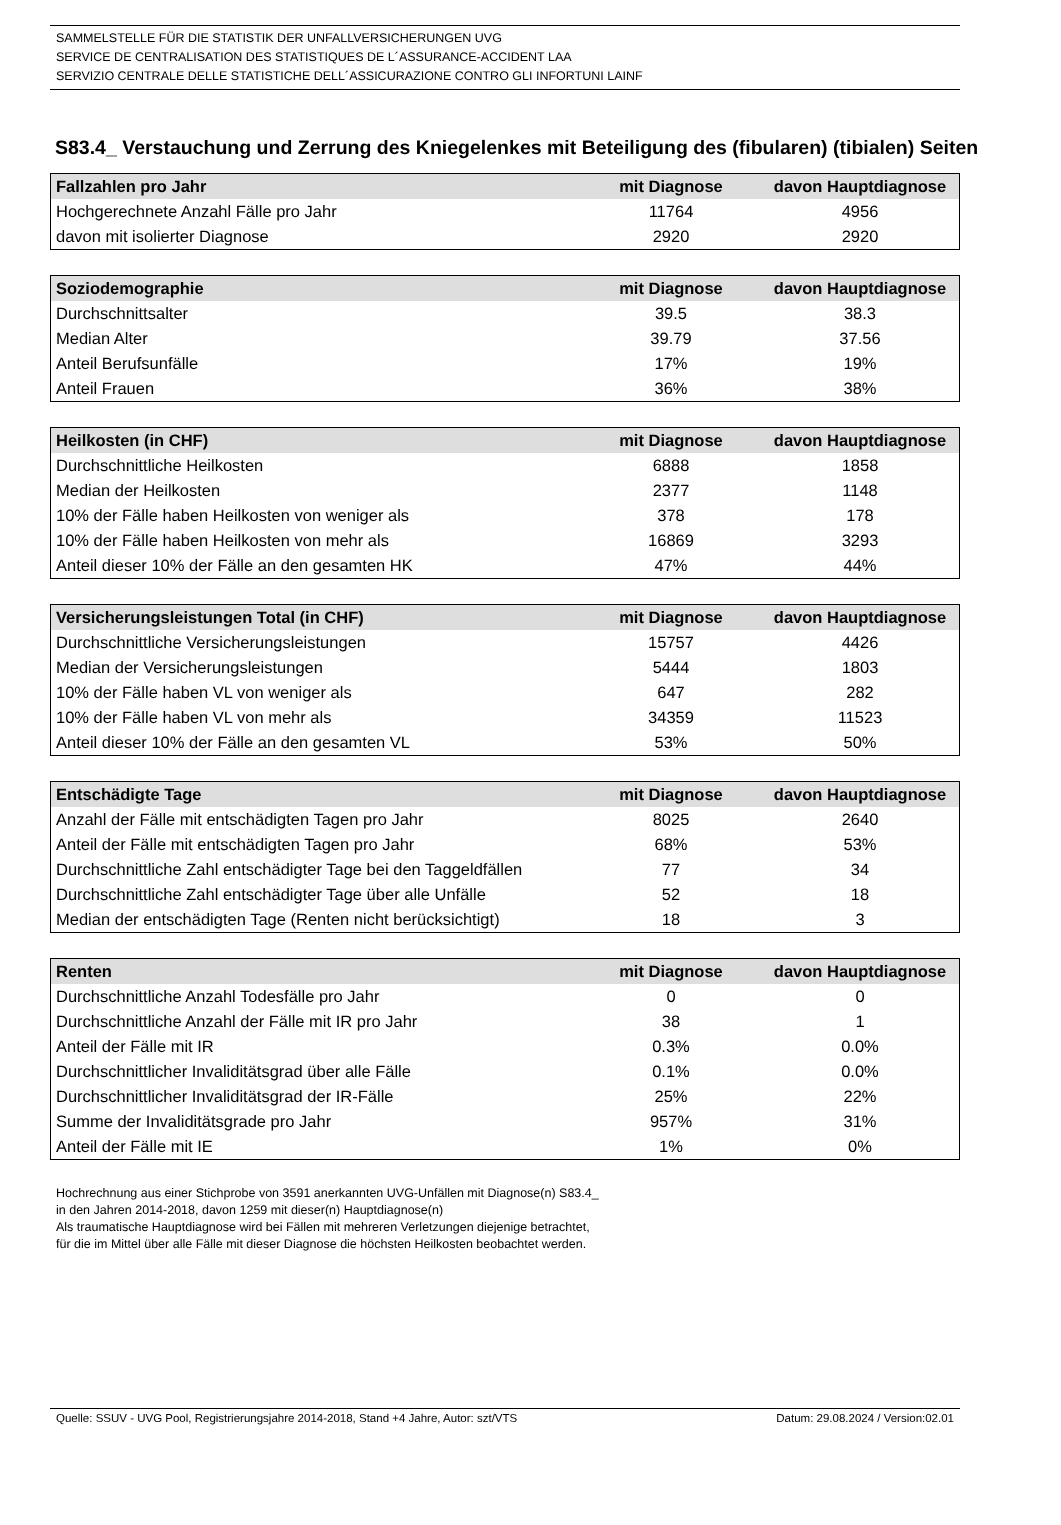SAMMELSTELLE FÜR DIE STATISTIK DER UNFALLVERSICHERUNGEN UVG
SERVICE DE CENTRALISATION DES STATISTIQUES DE L´ASSURANCE-ACCIDENT LAA
SERVIZIO CENTRALE DELLE STATISTICHE DELL´ASSICURAZIONE CONTRO GLI INFORTUNI LAINF
S83.4_ Verstauchung und Zerrung des Kniegelenkes mit Beteiligung des (fibularen) (tibialen) Seiten
| Fallzahlen pro Jahr | mit Diagnose | davon Hauptdiagnose |
| --- | --- | --- |
| Hochgerechnete Anzahl Fälle pro Jahr | 11764 | 4956 |
| davon mit isolierter Diagnose | 2920 | 2920 |
| Soziodemographie | mit Diagnose | davon Hauptdiagnose |
| --- | --- | --- |
| Durchschnittsalter | 39.5 | 38.3 |
| Median Alter | 39.79 | 37.56 |
| Anteil Berufsunfälle | 17% | 19% |
| Anteil Frauen | 36% | 38% |
| Heilkosten (in CHF) | mit Diagnose | davon Hauptdiagnose |
| --- | --- | --- |
| Durchschnittliche Heilkosten | 6888 | 1858 |
| Median der Heilkosten | 2377 | 1148 |
| 10% der Fälle haben Heilkosten von weniger als | 378 | 178 |
| 10% der Fälle haben Heilkosten von mehr als | 16869 | 3293 |
| Anteil dieser 10% der Fälle an den gesamten HK | 47% | 44% |
| Versicherungsleistungen Total (in CHF) | mit Diagnose | davon Hauptdiagnose |
| --- | --- | --- |
| Durchschnittliche Versicherungsleistungen | 15757 | 4426 |
| Median der Versicherungsleistungen | 5444 | 1803 |
| 10% der Fälle haben VL von weniger als | 647 | 282 |
| 10% der Fälle haben VL von mehr als | 34359 | 11523 |
| Anteil dieser 10% der Fälle an den gesamten VL | 53% | 50% |
| Entschädigte Tage | mit Diagnose | davon Hauptdiagnose |
| --- | --- | --- |
| Anzahl der Fälle mit entschädigten Tagen pro Jahr | 8025 | 2640 |
| Anteil der Fälle mit entschädigten Tagen pro Jahr | 68% | 53% |
| Durchschnittliche Zahl entschädigter Tage bei den Taggeldfällen | 77 | 34 |
| Durchschnittliche Zahl entschädigter Tage über alle Unfälle | 52 | 18 |
| Median der entschädigten Tage (Renten nicht berücksichtigt) | 18 | 3 |
| Renten | mit Diagnose | davon Hauptdiagnose |
| --- | --- | --- |
| Durchschnittliche Anzahl Todesfälle pro Jahr | 0 | 0 |
| Durchschnittliche Anzahl der Fälle mit IR pro Jahr | 38 | 1 |
| Anteil der Fälle mit IR | 0.3% | 0.0% |
| Durchschnittlicher Invaliditätsgrad über alle Fälle | 0.1% | 0.0% |
| Durchschnittlicher Invaliditätsgrad der IR-Fälle | 25% | 22% |
| Summe der Invaliditätsgrade pro Jahr | 957% | 31% |
| Anteil der Fälle mit IE | 1% | 0% |
Hochrechnung aus einer Stichprobe von 3591 anerkannten UVG-Unfällen mit Diagnose(n) S83.4_
in den Jahren 2014-2018, davon 1259 mit dieser(n) Hauptdiagnose(n)
Als traumatische Hauptdiagnose wird bei Fällen mit mehreren Verletzungen diejenige betrachtet,
für die im Mittel über alle Fälle mit dieser Diagnose die höchsten Heilkosten beobachtet werden.
Quelle: SSUV - UVG Pool, Registrierungsjahre 2014-2018, Stand +4 Jahre, Autor: szt/VTS Datum: 29.08.2024 / Version:02.01